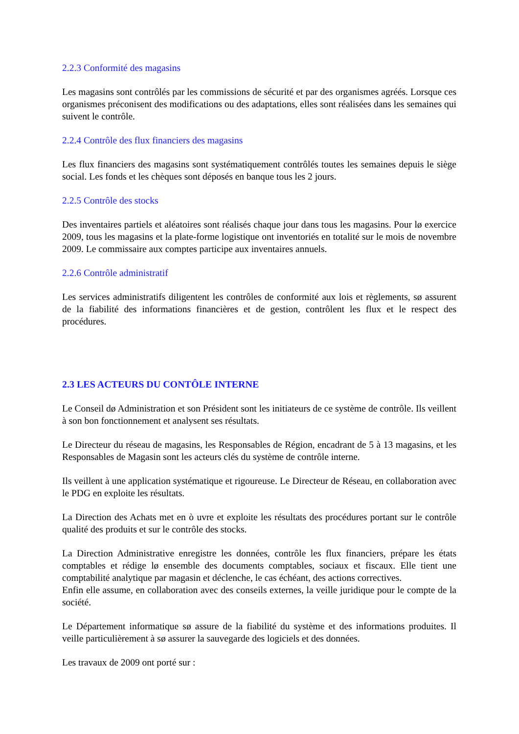2.2.3 Conformité des magasins
Les magasins sont contrôlés par les commissions de sécurité et par des organismes agréés. Lorsque ces organismes préconisent des modifications ou des adaptations, elles sont réalisées dans les semaines qui suivent le contrôle.
2.2.4 Contrôle des flux financiers des magasins
Les flux financiers des magasins sont systématiquement contrôlés toutes les semaines depuis le siège social. Les fonds et les chèques sont déposés en banque tous les 2 jours.
2.2.5 Contrôle des stocks
Des inventaires partiels et aléatoires sont réalisés chaque jour dans tous les magasins. Pour lø exercice 2009, tous les magasins et la plate-forme logistique ont inventoriés en totalité sur le mois de novembre 2009. Le commissaire aux comptes participe aux inventaires annuels.
2.2.6 Contrôle administratif
Les services administratifs diligentent les contrôles de conformité aux lois et règlements, sø assurent de la fiabilité des informations financières et de gestion, contrôlent les flux et le respect des procédures.
2.3 LES ACTEURS DU CONTÔLE INTERNE
Le Conseil dø Administration et son Président sont les initiateurs de ce système de contrôle. Ils veillent à son bon fonctionnement et analysent ses résultats.
Le Directeur du réseau de magasins, les Responsables de Région, encadrant de 5 à 13 magasins, et les Responsables de Magasin sont les acteurs clés du système de contrôle interne.
Ils veillent à une application systématique et rigoureuse. Le Directeur de Réseau, en collaboration avec le PDG en exploite les résultats.
La Direction des Achats met en ò uvre et exploite les résultats des procédures portant sur le contrôle qualité des produits et sur le contrôle des stocks.
La Direction Administrative enregistre les données, contrôle les flux financiers, prépare les états comptables et rédige lø ensemble des documents comptables, sociaux et fiscaux. Elle tient une comptabilité analytique par magasin et déclenche, le cas échéant, des actions correctives.
Enfin elle assume, en collaboration avec des conseils externes, la veille juridique pour le compte de la société.
Le Département informatique sø assure de la fiabilité du système et des informations produites. Il veille particulièrement à sø assurer la sauvegarde des logiciels et des données.
Les travaux de 2009 ont porté sur :